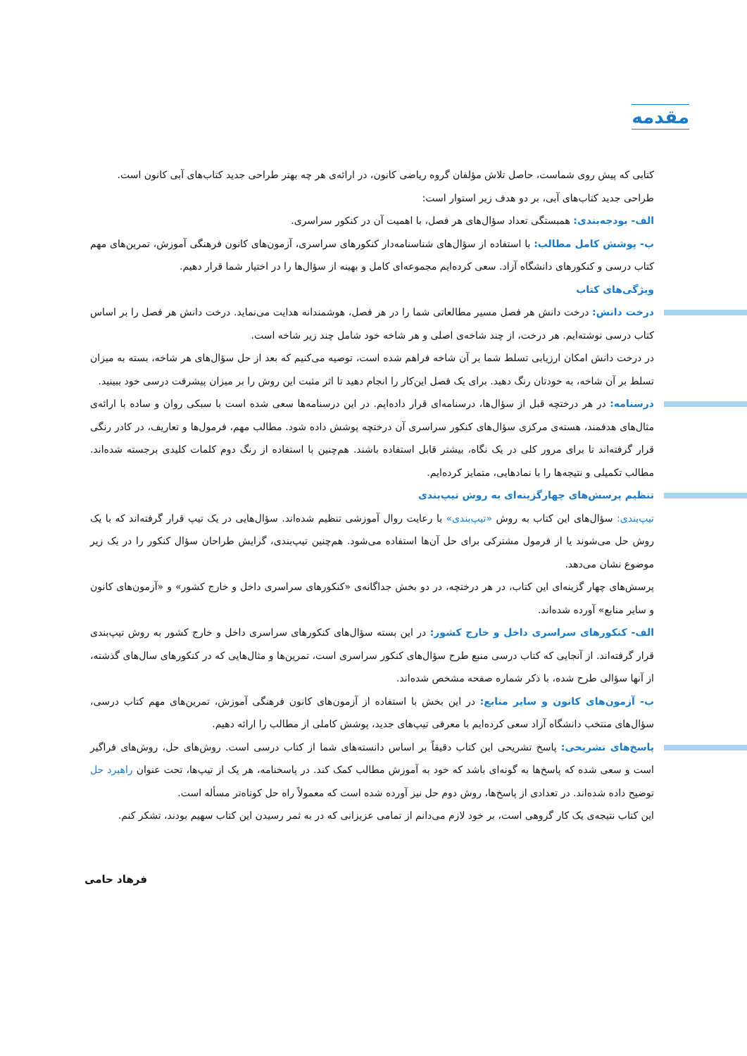مقدمه
کتابی که پیش روی شماست، حاصل تلاش مؤلفان گروه ریاضی کانون، در ارائه‌ی هر چه بهتر طراحی جدید کتاب‌های آبی کانون است.
طراحی جدید کتاب‌های آبی، بر دو هدف زیر استوار است:
الف- بودجه‌بندی: همبستگی تعداد سؤال‌های هر فصل، با اهمیت آن در کنکور سراسری.
ب- پوشش کامل مطالب: با استفاده از سؤال‌های شناسنامه‌دار کنکورهای سراسری، آزمون‌های کانون فرهنگی آموزش، تمرین‌های مهم کتاب درسی و کنکورهای دانشگاه آزاد. سعی کرده‌ایم مجموعه‌ای کامل و بهینه از سؤال‌ها را در اختیار شما قرار دهیم.
ویژگی‌های کتاب
درخت دانش: درخت دانش هر فصل مسیر مطالعاتی شما را در هر فصل، هوشمندانه هدایت می‌نماید. درخت دانش هر فصل را بر اساس کتاب درسی نوشته‌ایم. هر درخت، از چند شاخه‌ی اصلی و هر شاخه خود شامل چند زیر شاخه است.
در درخت دانش امکان ارزیابی تسلط شما بر آن شاخه فراهم شده است، توصیه می‌کنیم که بعد از حل سؤال‌های هر شاخه، بسته به میزان تسلط بر آن شاخه، به خودتان رنگ دهید. برای یک فصل این‌کار را انجام دهید تا اثر مثبت این روش را بر میزان پیشرفت درسی خود ببینید.
درسنامه: در هر درختچه قبل از سؤال‌ها، درسنامه‌ای قرار داده‌ایم. در این درسنامه‌ها سعی شده است با سبکی روان و ساده با ارائه‌ی مثال‌های هدفمند، هسته‌ی مرکزی سؤال‌های کنکور سراسری آن درختچه پوشش داده شود. مطالب مهم، فرمول‌ها و تعاریف، در کادر رنگی قرار گرفته‌اند تا برای مرور کلی در یک نگاه، بیشتر قابل استفاده باشند. هم‌چنین با استفاده از رنگ دوم کلمات کلیدی برجسته شده‌اند. مطالب تکمیلی و نتیجه‌ها را با نمادهایی، متمایز کرده‌ایم.
تنظیم پرسش‌های چهارگزینه‌ای به روش تیپ‌بندی
تیپ‌بندی: سؤال‌های این کتاب به روش «تیپ‌بندی» با رعایت روال آموزشی تنظیم شده‌اند. سؤال‌هایی در یک تیپ قرار گرفته‌اند که با یک روش حل می‌شوند یا از فرمول مشترکی برای حل آن‌ها استفاده می‌شود. هم‌چنین تیپ‌بندی، گرایش طراحان سؤال کنکور را در یک زیر موضوع نشان می‌دهد.
پرسش‌های چهار گزینه‌ای این کتاب، در هر درختچه، در دو بخش جداگانه‌ی «کنکورهای سراسری داخل و خارج کشور» و «آزمون‌های کانون و سایر منابع» آورده شده‌اند.
الف- کنکورهای سراسری داخل و خارج کشور: در این بسته سؤال‌های کنکورهای سراسری داخل و خارج کشور به روش تیپ‌بندی قرار گرفته‌اند. از آنجایی که کتاب درسی منبع طرح سؤال‌های کنکور سراسری است، تمرین‌ها و مثال‌هایی که در کنکورهای سال‌های گذشته، از آنها سؤالی طرح شده، با ذکر شماره صفحه مشخص شده‌اند.
ب- آزمون‌های کانون و سایر منابع: در این بخش با استفاده از آزمون‌های کانون فرهنگی آموزش، تمرین‌های مهم کتاب درسی، سؤال‌های منتخب دانشگاه آزاد سعی کرده‌ایم با معرفی تیپ‌های جدید، پوشش کاملی از مطالب را ارائه دهیم.
پاسخ‌های تشریحی: پاسخ تشریحی این کتاب دقیقاً بر اساس دانسته‌های شما از کتاب درسی است. روش‌های حل، روش‌های فراگیر است و سعی شده که پاسخ‌ها به گونه‌ای باشد که خود به آموزش مطالب کمک کند. در پاسخنامه، هر یک از تیپ‌ها، تحت عنوان راهبرد حل توضیح داده شده‌اند. در تعدادی از پاسخ‌ها، روش دوم حل نیز آورده شده است که معمولاً راه حل کوتاه‌تر مسأله است.
این کتاب نتیجه‌ی یک کار گروهی است، بر خود لازم می‌دانم از تمامی عزیزانی که در به ثمر رسیدن این کتاب سهیم بودند، تشکر کنم.
فرهاد حامی